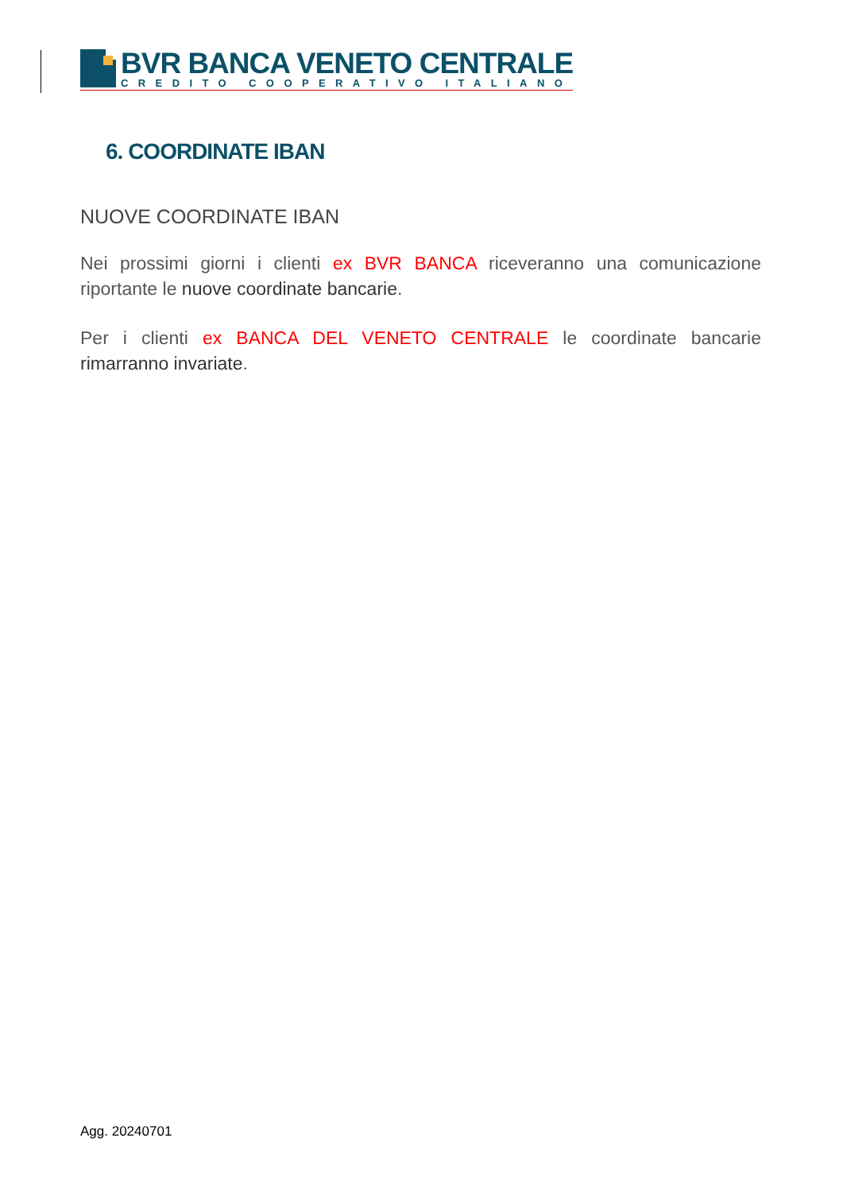BVR BANCA VENETO CENTRALE
CREDITO COOPERATIVO ITALIANO
6. COORDINATE IBAN
NUOVE COORDINATE IBAN
Nei prossimi giorni i clienti ex BVR BANCA riceveranno una comunicazione riportante le nuove coordinate bancarie.
Per i clienti ex BANCA DEL VENETO CENTRALE le coordinate bancarie rimarranno invariate.
Agg. 20240701